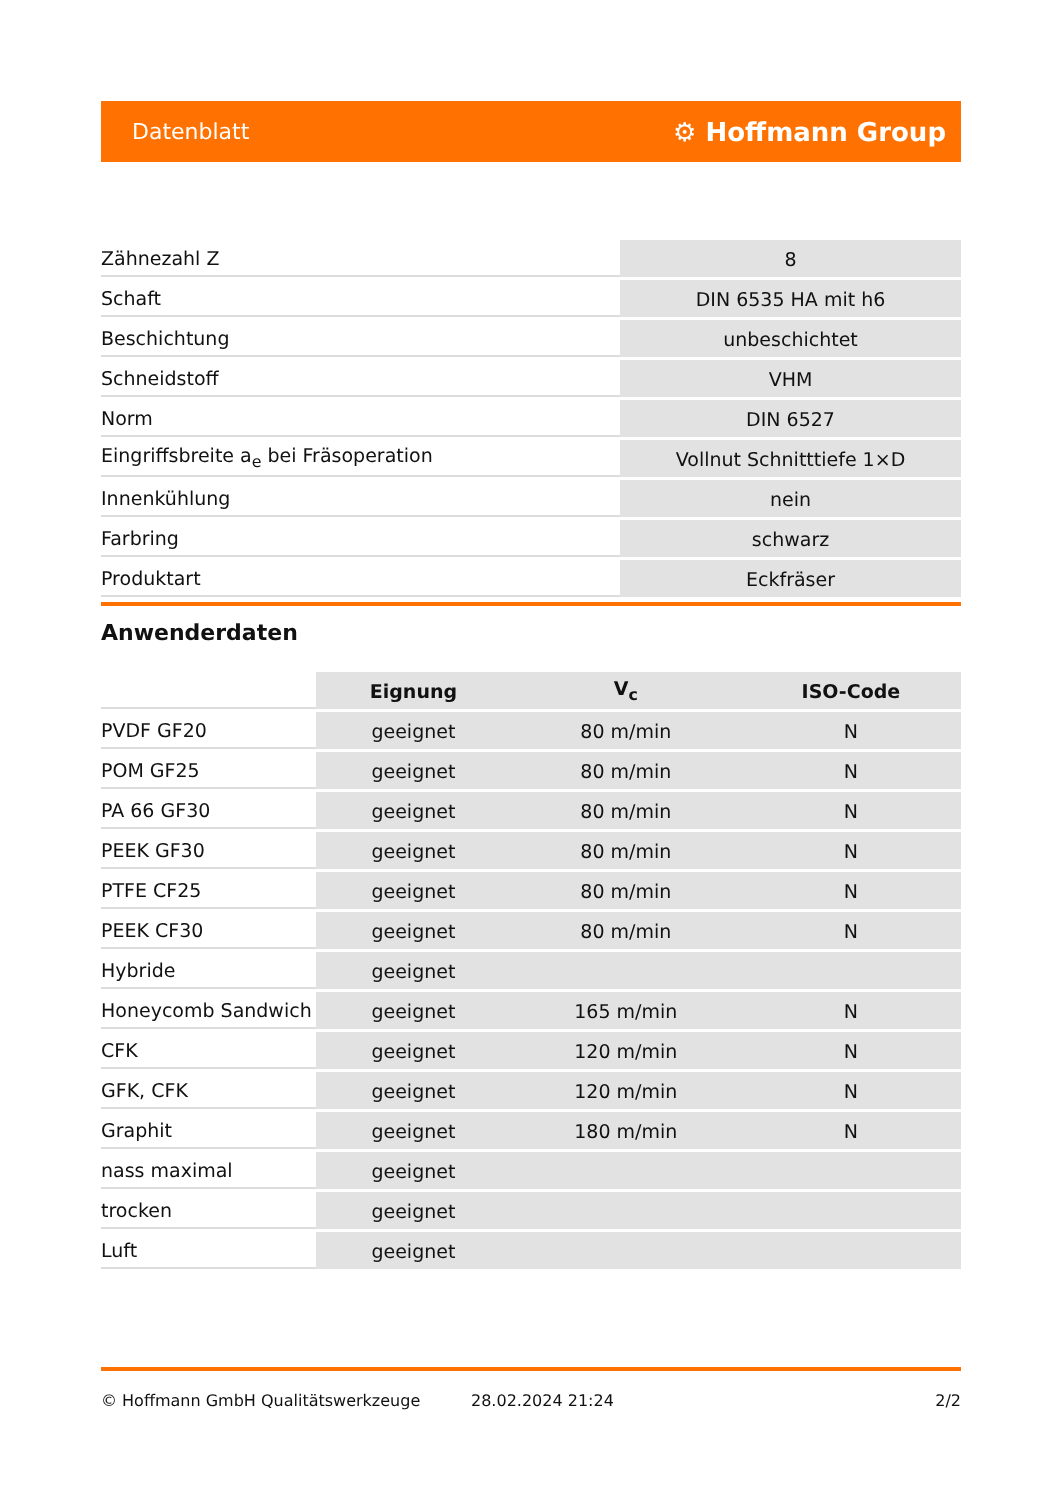Datenblatt ⚙ Hoffmann Group
| Zähnezahl Z | 8 |
| Schaft | DIN 6535 HA mit h6 |
| Beschichtung | unbeschichtet |
| Schneidstoff | VHM |
| Norm | DIN 6527 |
| Eingriffsbreite a<sub>e</sub> bei Fräsoperation | Vollnut Schnitttiefe 1×D |
| Innenkühlung | nein |
| Farbring | schwarz |
| Produktart | Eckfräser |
Anwenderdaten
| | Eignung | V<sub>c</sub> | ISO-Code |
| PVDF GF20 | geeignet | 80 m/min | N |
| POM GF25 | geeignet | 80 m/min | N |
| PA 66 GF30 | geeignet | 80 m/min | N |
| PEEK GF30 | geeignet | 80 m/min | N |
| PTFE CF25 | geeignet | 80 m/min | N |
| PEEK CF30 | geeignet | 80 m/min | N |
| Hybride | geeignet | | |
| Honeycomb Sandwich | geeignet | 165 m/min | N |
| CFK | geeignet | 120 m/min | N |
| GFK, CFK | geeignet | 120 m/min | N |
| Graphit | geeignet | 180 m/min | N |
| nass maximal | geeignet | | |
| trocken | geeignet | | |
| Luft | geeignet | | |
© Hoffmann GmbH Qualitätswerkzeuge 28.02.2024 21:24 2/2